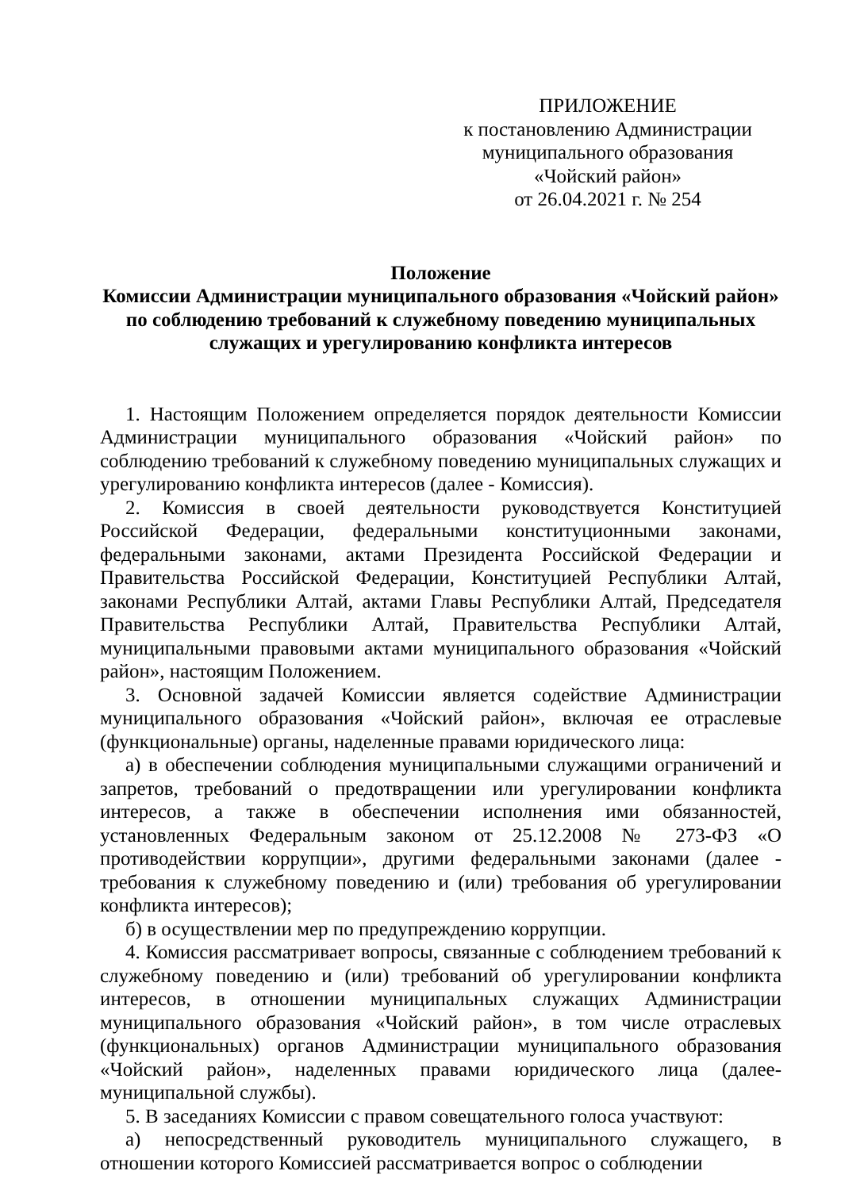ПРИЛОЖЕНИЕ
к постановлению Администрации
муниципального образования
«Чойский район»
от 26.04.2021 г. № 254
Положение
Комиссии Администрации муниципального образования «Чойский район»
по соблюдению требований к служебному поведению муниципальных
служащих и урегулированию конфликта интересов
1. Настоящим Положением определяется порядок деятельности Комиссии Администрации муниципального образования «Чойский район» по соблюдению требований к служебному поведению муниципальных служащих и урегулированию конфликта интересов (далее - Комиссия).
2. Комиссия в своей деятельности руководствуется Конституцией Российской Федерации, федеральными конституционными законами, федеральными законами, актами Президента Российской Федерации и Правительства Российской Федерации, Конституцией Республики Алтай, законами Республики Алтай, актами Главы Республики Алтай, Председателя Правительства Республики Алтай, Правительства Республики Алтай, муниципальными правовыми актами муниципального образования «Чойский район», настоящим Положением.
3. Основной задачей Комиссии является содействие Администрации муниципального образования «Чойский район», включая ее отраслевые (функциональные) органы, наделенные правами юридического лица:
а) в обеспечении соблюдения муниципальными служащими ограничений и запретов, требований о предотвращении или урегулировании конфликта интересов, а также в обеспечении исполнения ими обязанностей, установленных Федеральным законом от 25.12.2008 № 273-ФЗ «О противодействии коррупции», другими федеральными законами (далее - требования к служебному поведению и (или) требования об урегулировании конфликта интересов);
б) в осуществлении мер по предупреждению коррупции.
4. Комиссия рассматривает вопросы, связанные с соблюдением требований к служебному поведению и (или) требований об урегулировании конфликта интересов, в отношении муниципальных служащих Администрации муниципального образования «Чойский район», в том числе отраслевых (функциональных) органов Администрации муниципального образования «Чойский район», наделенных правами юридического лица (далее- муниципальной службы).
5. В заседаниях Комиссии с правом совещательного голоса участвуют:
а) непосредственный руководитель муниципального служащего, в отношении которого Комиссией рассматривается вопрос о соблюдении